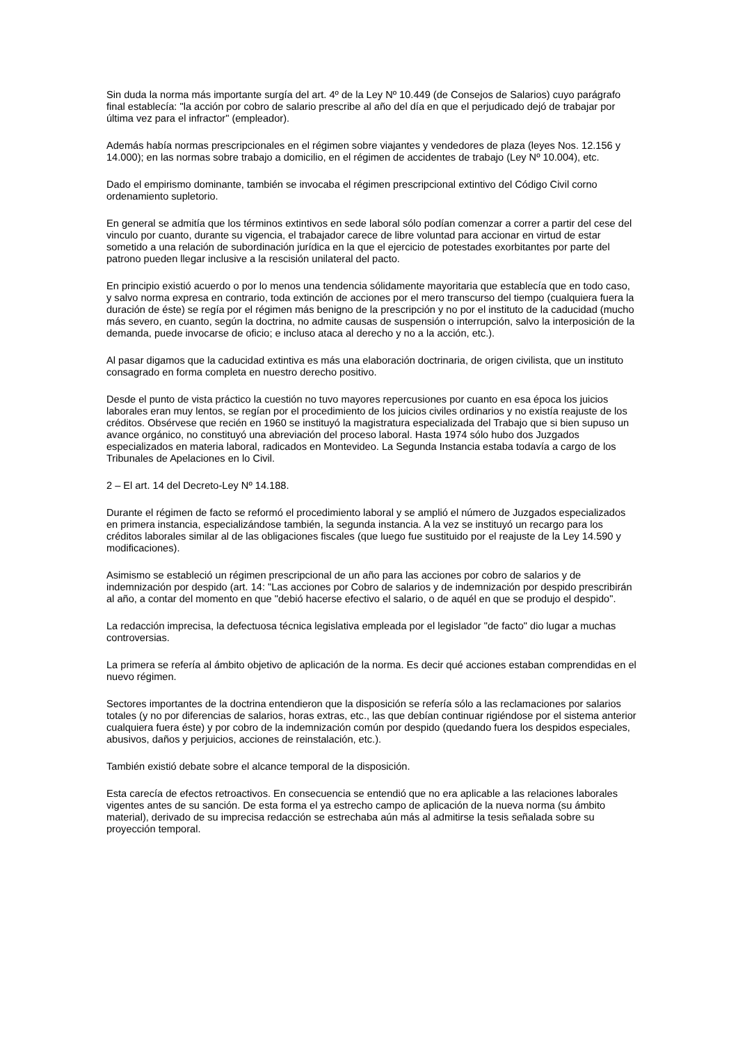Sin duda la norma más importante surgía del art. 4º de la Ley Nº 10.449 (de Consejos de Salarios) cuyo parágrafo final establecía: "la acción por cobro de salario prescribe al año del día en que el perjudicado dejó de trabajar por última vez para el infractor" (empleador).
Además había normas prescripcionales en el régimen sobre viajantes y vendedores de plaza (leyes Nos. 12.156 y 14.000); en las normas sobre trabajo a domicilio, en el régimen de accidentes de trabajo (Ley Nº 10.004), etc.
Dado el empirismo dominante, también se invocaba el régimen prescripcional extintivo del Código Civil corno ordenamiento supletorio.
En general se admitía que los términos extintivos en sede laboral sólo podían comenzar a correr a partir del cese del vinculo por cuanto, durante su vigencia, el trabajador carece de libre voluntad para accionar en virtud de estar sometido a una relación de subordinación jurídica en la que el ejercicio de potestades exorbitantes por parte del patrono pueden llegar inclusive a la rescisión unilateral del pacto.
En principio existió acuerdo o por lo menos una tendencia sólidamente mayoritaria que establecía que en todo caso, y salvo norma expresa en contrario, toda extinción de acciones por el mero transcurso del tiempo (cualquiera fuera la duración de éste) se regía por el régimen más benigno de la prescripción y no por el instituto de la caducidad (mucho más severo, en cuanto, según la doctrina, no admite causas de suspensión o interrupción, salvo la interposición de la demanda, puede invocarse de oficio; e incluso ataca al derecho y no a la acción, etc.).
Al pasar digamos que la caducidad extintiva es más una elaboración doctrinaria, de origen civilista, que un instituto consagrado en forma completa en nuestro derecho positivo.
Desde el punto de vista práctico la cuestión no tuvo mayores repercusiones por cuanto en esa época los juicios laborales eran muy lentos, se regían por el procedimiento de los juicios civiles ordinarios y no existía reajuste de los créditos. Obsérvese que recién en 1960 se instituyó la magistratura especializada del Trabajo que si bien supuso un avance orgánico, no constituyó una abreviación del proceso laboral. Hasta 1974 sólo hubo dos Juzgados especializados en materia laboral, radicados en Montevideo. La Segunda Instancia estaba todavía a cargo de los Tribunales de Apelaciones en lo Civil.
2 – El art. 14 del Decreto-Ley Nº 14.188.
Durante el régimen de facto se reformó el procedimiento laboral y se amplió el número de Juzgados especializados en primera instancia, especializándose también, la segunda instancia. A la vez se instituyó un recargo para los créditos laborales similar al de las obligaciones fiscales (que luego fue sustituido por el reajuste de la Ley 14.590 y modificaciones).
Asimismo se estableció un régimen prescripcional de un año para las acciones por cobro de salarios y de indemnización por despido (art. 14: "Las acciones por Cobro de salarios y de indemnización por despido prescribirán al año, a contar del momento en que "debió hacerse efectivo el salario, o de aquél en que se produjo el despido".
La redacción imprecisa, la defectuosa técnica legislativa empleada por el legislador "de facto" dio lugar a muchas controversias.
La primera se refería al ámbito objetivo de aplicación de la norma. Es decir qué acciones estaban comprendidas en el nuevo régimen.
Sectores importantes de la doctrina entendieron que la disposición se refería sólo a las reclamaciones por salarios totales (y no por diferencias de salarios, horas extras, etc., las que debían continuar rigiéndose por el sistema anterior cualquiera fuera éste) y por cobro de la indemnización común por despido (quedando fuera los despidos especiales, abusivos, daños y perjuicios, acciones de reinstalación, etc.).
También existió debate sobre el alcance temporal de la disposición.
Esta carecía de efectos retroactivos. En consecuencia se entendió que no era aplicable a las relaciones laborales vigentes antes de su sanción. De esta forma el ya estrecho campo de aplicación de la nueva norma (su ámbito material), derivado de su imprecisa redacción se estrechaba aún más al admitirse la tesis señalada sobre su proyección temporal.